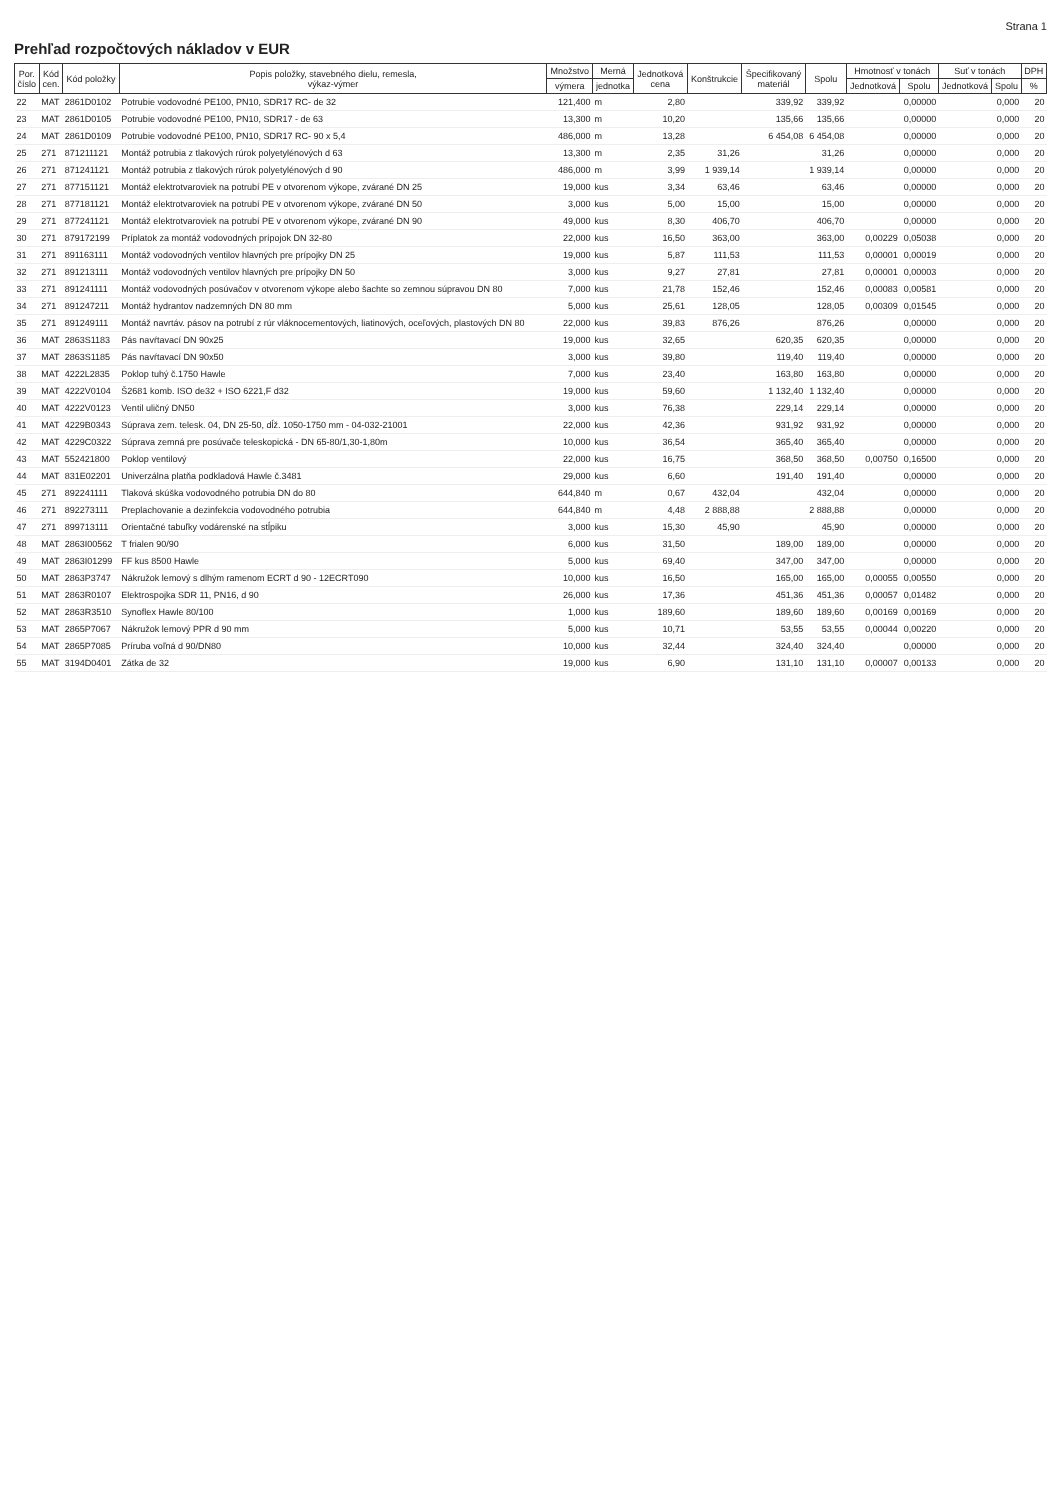Strana 1
Prehľad rozpočtových nákladov v EUR
| Por. číslo | Kód cen. | Kód položky | Popis položky, stavebného dielu, remesla, výkaz-výmer | Množstvo | Merná | Jednotková cena | Konštrukcie | Špecifikovaný materiál | Spolu | Hmotnosť v tonách | | Suť v tonách | | DPH |
| --- | --- | --- | --- | --- | --- | --- | --- | --- | --- | --- | --- | --- | --- | --- |
| | | | | výmera | jednotka | | | | | Jednotková | Spolu | Jednotková | Spolu | % |
| 22 | MAT | 2861D0102 | Potrubie vodovodné PE100, PN10, SDR17 RC- de 32 | 121,400 | m | 2,80 | | 339,92 | 339,92 | | 0,00000 | | 0,000 | 20 |
| 23 | MAT | 2861D0105 | Potrubie vodovodné PE100, PN10, SDR17 - de 63 | 13,300 | m | 10,20 | | 135,66 | 135,66 | | 0,00000 | | 0,000 | 20 |
| 24 | MAT | 2861D0109 | Potrubie vodovodné PE100, PN10, SDR17 RC- 90 x 5,4 | 486,000 | m | 13,28 | | 6 454,08 | 6 454,08 | | 0,00000 | | 0,000 | 20 |
| 25 | 271 | 871211121 | Montáž potrubia z tlakových rúrok polyetylénových d 63 | 13,300 | m | 2,35 | 31,26 | | 31,26 | | 0,00000 | | 0,000 | 20 |
| 26 | 271 | 871241121 | Montáž potrubia z tlakových rúrok polyetylénových d 90 | 486,000 | m | 3,99 | 1 939,14 | | 1 939,14 | | 0,00000 | | 0,000 | 20 |
| 27 | 271 | 877151121 | Montáž elektrotvaroviek na potrubí PE v otvorenom výkope, zvárané DN 25 | 19,000 | kus | 3,34 | 63,46 | | 63,46 | | 0,00000 | | 0,000 | 20 |
| 28 | 271 | 877181121 | Montáž elektrotvaroviek na potrubí PE v otvorenom výkope, zvárané DN 50 | 3,000 | kus | 5,00 | 15,00 | | 15,00 | | 0,00000 | | 0,000 | 20 |
| 29 | 271 | 877241121 | Montáž elektrotvaroviek na potrubí PE v otvorenom výkope, zvárané DN 90 | 49,000 | kus | 8,30 | 406,70 | | 406,70 | | 0,00000 | | 0,000 | 20 |
| 30 | 271 | 879172199 | Príplatok za montáž vodovodných prípojok DN 32-80 | 22,000 | kus | 16,50 | 363,00 | | 363,00 | 0,00229 | 0,05038 | | 0,000 | 20 |
| 31 | 271 | 891163111 | Montáž vodovodných ventilov hlavných pre prípojky DN 25 | 19,000 | kus | 5,87 | 111,53 | | 111,53 | 0,00001 | 0,00019 | | 0,000 | 20 |
| 32 | 271 | 891213111 | Montáž vodovodných ventilov hlavných pre prípojky DN 50 | 3,000 | kus | 9,27 | 27,81 | | 27,81 | 0,00001 | 0,00003 | | 0,000 | 20 |
| 33 | 271 | 891241111 | Montáž vodovodných posúvačov v otvorenom výkope alebo šachte so zemnou súpravou DN 80 | 7,000 | kus | 21,78 | 152,46 | | 152,46 | 0,00083 | 0,00581 | | 0,000 | 20 |
| 34 | 271 | 891247211 | Montáž hydrantov nadzemných DN 80 mm | 5,000 | kus | 25,61 | 128,05 | | 128,05 | 0,00309 | 0,01545 | | 0,000 | 20 |
| 35 | 271 | 891249111 | Montáž navrtáv. pásov na potrubí z rúr vláknocementových, liatinových, oceľových, plastových DN 80 | 22,000 | kus | 39,83 | 876,26 | | 876,26 | | 0,00000 | | 0,000 | 20 |
| 36 | MAT | 2863S1183 | Pás navŕtavací DN 90x25 | 19,000 | kus | 32,65 | | 620,35 | 620,35 | | 0,00000 | | 0,000 | 20 |
| 37 | MAT | 2863S1185 | Pás navŕtavací DN 90x50 | 3,000 | kus | 39,80 | | 119,40 | 119,40 | | 0,00000 | | 0,000 | 20 |
| 38 | MAT | 4222L2835 | Poklop tuhý č.1750 Hawle | 7,000 | kus | 23,40 | | 163,80 | 163,80 | | 0,00000 | | 0,000 | 20 |
| 39 | MAT | 4222V0104 | Š2681 komb. ISO de32 + ISO 6221,F d32 | 19,000 | kus | 59,60 | | 1 132,40 | 1 132,40 | | 0,00000 | | 0,000 | 20 |
| 40 | MAT | 4222V0123 | Ventil uličný DN50 | 3,000 | kus | 76,38 | | 229,14 | 229,14 | | 0,00000 | | 0,000 | 20 |
| 41 | MAT | 4229B0343 | Súprava zem. telesk. 04, DN 25-50, dĺž. 1050-1750 mm - 04-032-21001 | 22,000 | kus | 42,36 | | 931,92 | 931,92 | | 0,00000 | | 0,000 | 20 |
| 42 | MAT | 4229C0322 | Súprava zemná pre posúvače teleskopická - DN 65-80/1,30-1,80m | 10,000 | kus | 36,54 | | 365,40 | 365,40 | | 0,00000 | | 0,000 | 20 |
| 43 | MAT | 552421800 | Poklop ventilový | 22,000 | kus | 16,75 | | 368,50 | 368,50 | 0,00750 | 0,16500 | | 0,000 | 20 |
| 44 | MAT | 831E02201 | Univerzálna platňa podkladová Hawle č.3481 | 29,000 | kus | 6,60 | | 191,40 | 191,40 | | 0,00000 | | 0,000 | 20 |
| 45 | 271 | 892241111 | Tlaková skúška vodovodného potrubia DN do 80 | 644,840 | m | 0,67 | 432,04 | | 432,04 | | 0,00000 | | 0,000 | 20 |
| 46 | 271 | 892273111 | Preplachovanie a dezinfekcia vodovodného potrubia | 644,840 | m | 4,48 | 2 888,88 | | 2 888,88 | | 0,00000 | | 0,000 | 20 |
| 47 | 271 | 899713111 | Orientačné tabuľky vodárenské na stĺpiku | 3,000 | kus | 15,30 | 45,90 | | 45,90 | | 0,00000 | | 0,000 | 20 |
| 48 | MAT | 2863I00562 | T frialen 90/90 | 6,000 | kus | 31,50 | | 189,00 | 189,00 | | 0,00000 | | 0,000 | 20 |
| 49 | MAT | 2863I01299 | FF kus 8500 Hawle | 5,000 | kus | 69,40 | | 347,00 | 347,00 | | 0,00000 | | 0,000 | 20 |
| 50 | MAT | 2863P3747 | Nákružok lemový s dlhým ramenom ECRT d 90 - 12ECRT090 | 10,000 | kus | 16,50 | | 165,00 | 165,00 | 0,00055 | 0,00550 | | 0,000 | 20 |
| 51 | MAT | 2863R0107 | Elektrospojka SDR 11, PN16, d 90 | 26,000 | kus | 17,36 | | 451,36 | 451,36 | 0,00057 | 0,01482 | | 0,000 | 20 |
| 52 | MAT | 2863R3510 | Synoflex Hawle 80/100 | 1,000 | kus | 189,60 | | 189,60 | 189,60 | 0,00169 | 0,00169 | | 0,000 | 20 |
| 53 | MAT | 2865P7067 | Nákružok lemový PPR d 90 mm | 5,000 | kus | 10,71 | | 53,55 | 53,55 | 0,00044 | 0,00220 | | 0,000 | 20 |
| 54 | MAT | 2865P7085 | Príruba voľná d 90/DN80 | 10,000 | kus | 32,44 | | 324,40 | 324,40 | | 0,00000 | | 0,000 | 20 |
| 55 | MAT | 3194D0401 | Zátka de 32 | 19,000 | kus | 6,90 | | 131,10 | 131,10 | 0,00007 | 0,00133 | | 0,000 | 20 |